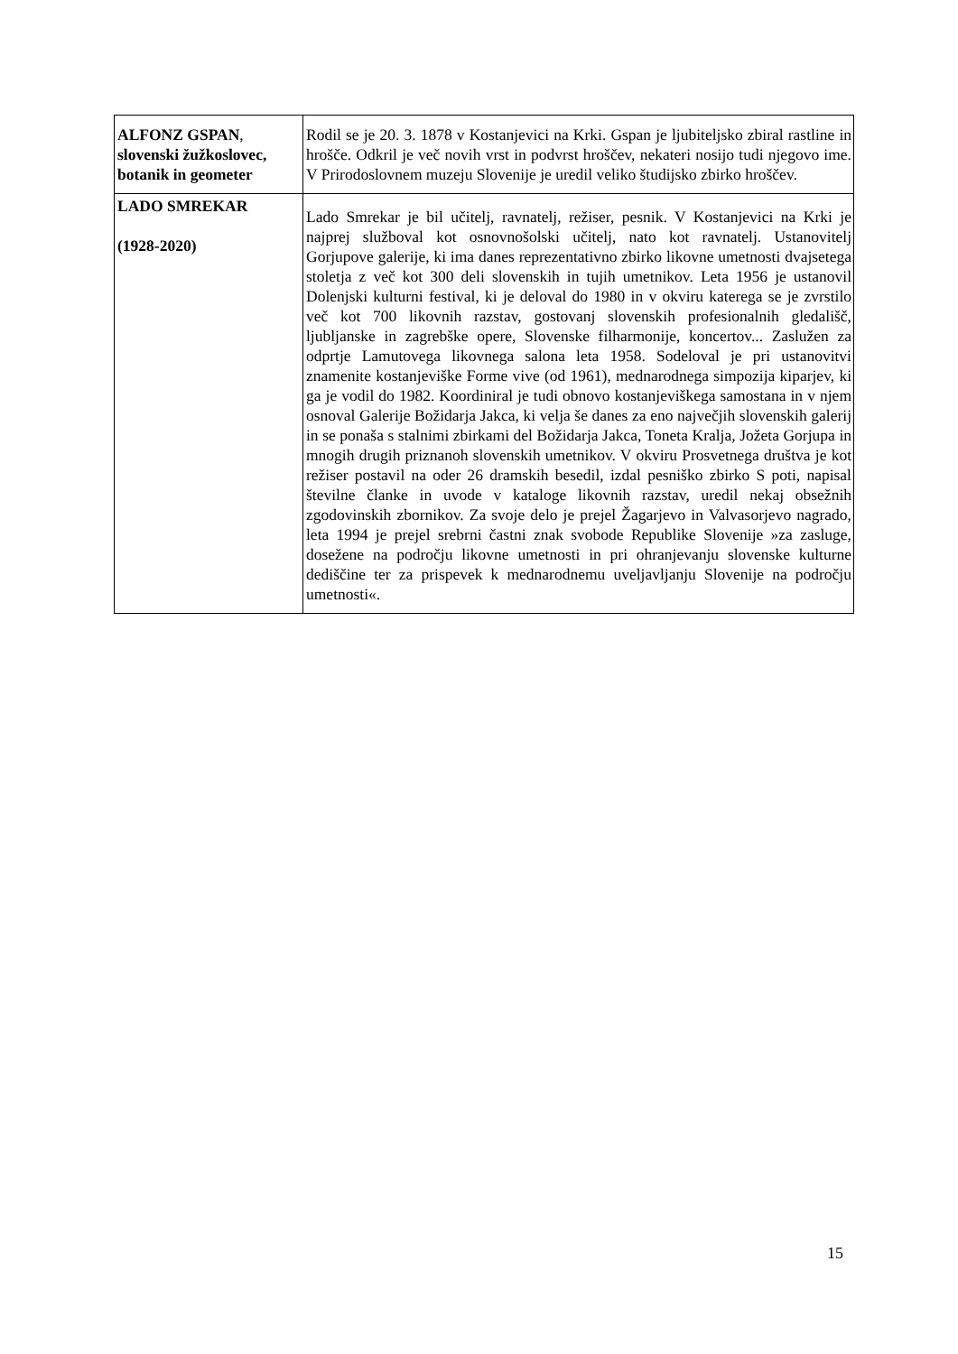| ALFONZ GSPAN , slovenski žužkoslovec, botanik in geometer | Rodil se je 20. 3. 1878 v Kostanjevici na Krki. Gspan je ljubiteljsko zbiral rastline in hrošče. Odkril je več novih vrst in podvrst hroščev, nekateri nosijo tudi njegovo ime. V Prirodoslovnem muzeju Slovenije je uredil veliko študijsko zbirko hroščev. |
| LADO SMREKAR (1928-2020) | Lado Smrekar je bil učitelj, ravnatelj, režiser, pesnik. V Kostanjevici na Krki je najprej služboval kot osnovnošolski učitelj, nato kot ravnatelj. Ustanovitelj Gorjupove galerije, ki ima danes reprezentativno zbirko likovne umetnosti dvajsetega stoletja z več kot 300 deli slovenskih in tujih umetnikov. Leta 1956 je ustanovil Dolenjski kulturni festival, ki je deloval do 1980 in v okviru katerega se je zvrstilo več kot 700 likovnih razstav, gostovanj slovenskih profesionalnih gledališč, ljubljanske in zagrebške opere, Slovenske filharmonije, koncertov... Zaslužen za odprtje Lamutovega likovnega salona leta 1958. Sodeloval je pri ustanovitvi znamenite kostanjeviške Forme vive (od 1961), mednarodnega simpozija kiparjev, ki ga je vodil do 1982. Koordiniral je tudi obnovo kostanjeviškega samostana in v njem osnoval Galerije Božidarja Jakca, ki velja še danes za eno največjih slovenskih galerij in se ponaša s stalnimi zbirkami del Božidarja Jakca, Toneta Kralja, Jožeta Gorjupa in mnogih drugih priznanoh slovenskih umetnikov. V okviru Prosvetnega društva je kot režiser postavil na oder 26 dramskih besedil, izdal pesniško zbirko S poti, napisal številne članke in uvode v kataloge likovnih razstav, uredil nekaj obsežnih zgodovinskih zbornikov. Za svoje delo je prejel Žagarjevo in Valvasorjevo nagrado, leta 1994 je prejel srebrni častni znak svobode Republike Slovenije »za zasluge, dosežene na področju likovne umetnosti in pri ohranjevanju slovenske kulturne dediščine ter za prispevek k mednarodnemu uveljavljanju Slovenije na področju umetnosti«. |
15